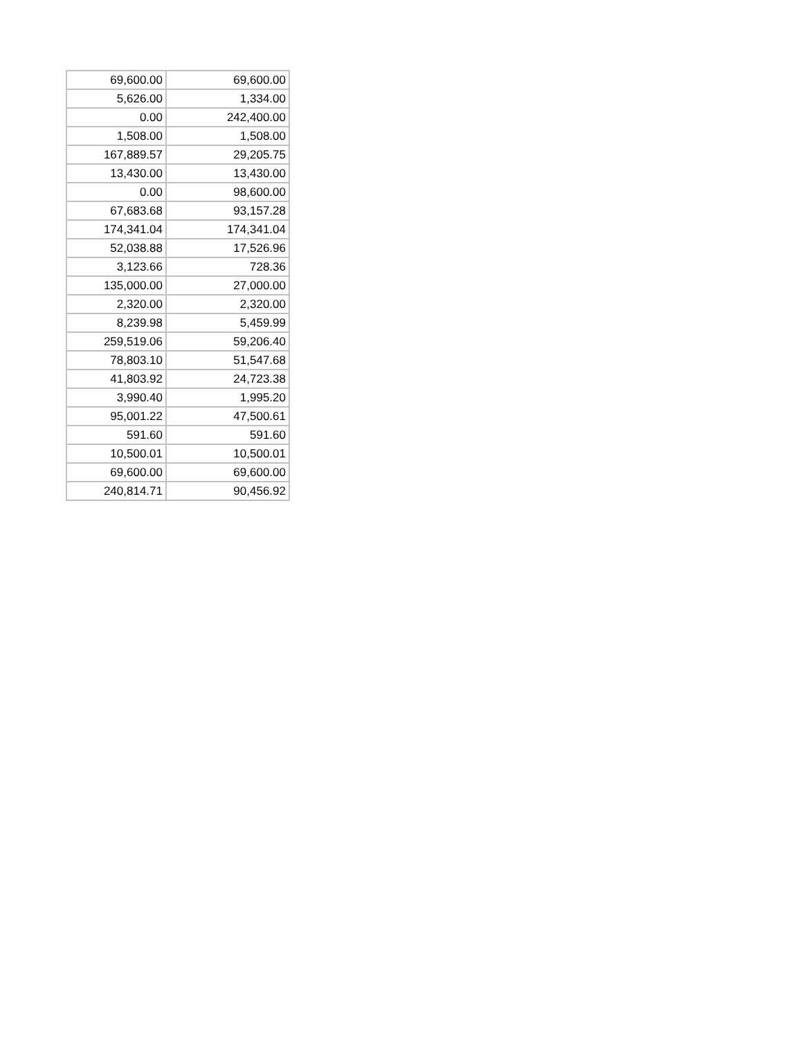| 69,600.00 | 69,600.00 |
| 5,626.00 | 1,334.00 |
| 0.00 | 242,400.00 |
| 1,508.00 | 1,508.00 |
| 167,889.57 | 29,205.75 |
| 13,430.00 | 13,430.00 |
| 0.00 | 98,600.00 |
| 67,683.68 | 93,157.28 |
| 174,341.04 | 174,341.04 |
| 52,038.88 | 17,526.96 |
| 3,123.66 | 728.36 |
| 135,000.00 | 27,000.00 |
| 2,320.00 | 2,320.00 |
| 8,239.98 | 5,459.99 |
| 259,519.06 | 59,206.40 |
| 78,803.10 | 51,547.68 |
| 41,803.92 | 24,723.38 |
| 3,990.40 | 1,995.20 |
| 95,001.22 | 47,500.61 |
| 591.60 | 591.60 |
| 10,500.01 | 10,500.01 |
| 69,600.00 | 69,600.00 |
| 240,814.71 | 90,456.92 |